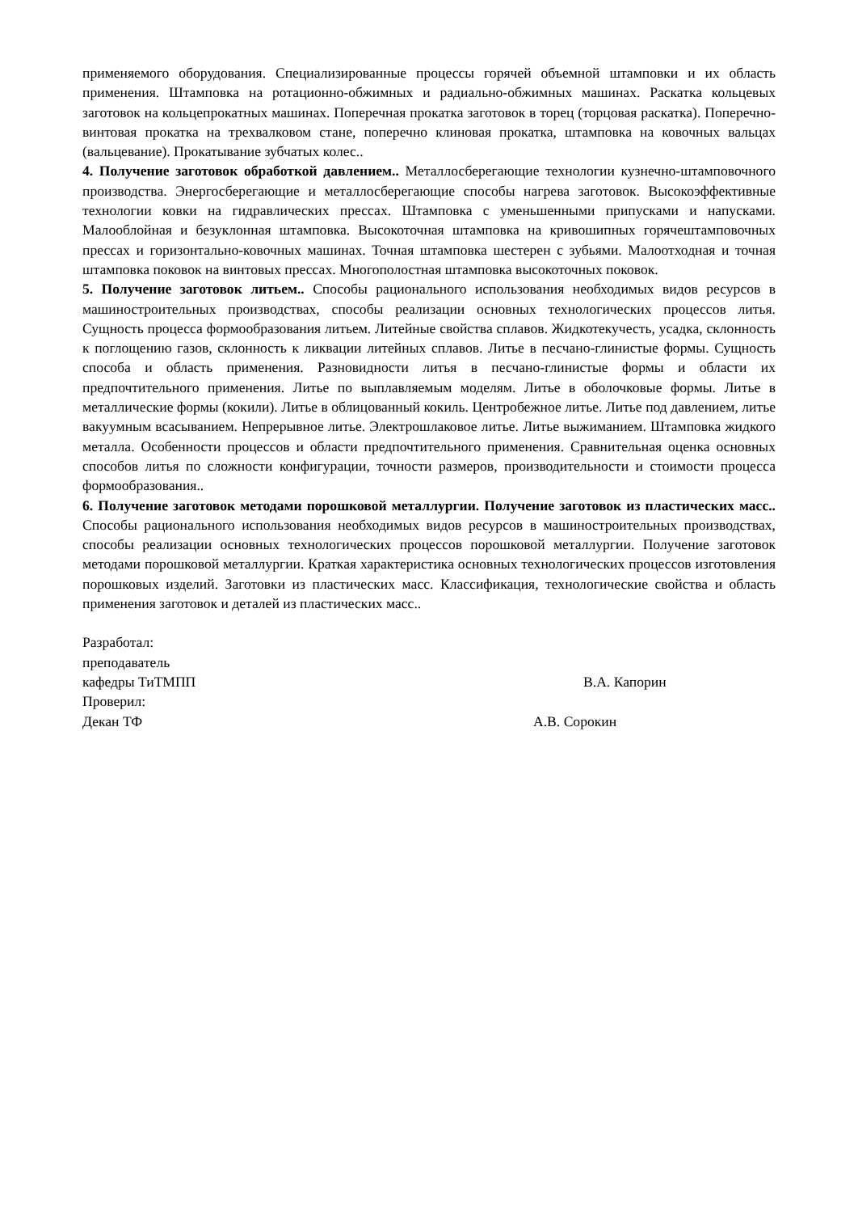применяемого оборудования. Специализированные процессы горячей объемной штамповки и их область применения. Штамповка на ротационно-обжимных и радиально-обжимных машинах. Раскатка кольцевых заготовок на кольцепрокатных машинах. Поперечная прокатка заготовок в торец (торцовая раскатка). Поперечно-винтовая прокатка на трехвалковом стане, поперечно клиновая прокатка, штамповка на ковочных вальцах (вальцевание). Прокатывание зубчатых колес..
4. Получение заготовок обработкой давлением.. Металлосберегающие технологии кузнечно-штамповочного производства. Энергосберегающие и металлосберегающие способы нагрева заготовок. Высокоэффективные технологии ковки на гидравлических прессах. Штамповка с уменьшенными припусками и напусками. Малооблойная и безуклонная штамповка. Высокоточная штамповка на кривошипных горячештамповочных прессах и горизонтально-ковочных машинах. Точная штамповка шестерен с зубьями. Малоотходная и точная штамповка поковок на винтовых прессах. Многополостная штамповка высокоточных поковок.
5. Получение заготовок литьем.. Способы рационального использования необходимых видов ресурсов в машиностроительных производствах, способы реализации основных технологических процессов литья. Сущность процесса формообразования литьем. Литейные свойства сплавов. Жидкотекучесть, усадка, склонность к поглощению газов, склонность к ликвации литейных сплавов. Литье в песчано-глинистые формы. Сущность способа и область применения. Разновидности литья в песчано-глинистые формы и области их предпочтительного применения. Литье по выплавляемым моделям. Литье в оболочковые формы. Литье в металлические формы (кокили). Литье в облицованный кокиль. Центробежное литье. Литье под давлением, литье вакуумным всасыванием. Непрерывное литье. Электрошлаковое литье. Литье выжиманием. Штамповка жидкого металла. Особенности процессов и области предпочтительного применения. Сравнительная оценка основных способов литья по сложности конфигурации, точности размеров, производительности и стоимости процесса формообразования..
6. Получение заготовок методами порошковой металлургии. Получение заготовок из пластических масс.. Способы рационального использования необходимых видов ресурсов в машиностроительных производствах, способы реализации основных технологических процессов порошковой металлургии. Получение заготовок методами порошковой металлургии. Краткая характеристика основных технологических процессов изготовления порошковых изделий. Заготовки из пластических масс. Классификация, технологические свойства и область применения заготовок и деталей из пластических масс..
Разработал:
преподаватель
кафедры ТиТМПП В.А. Капорин
Проверил:
Декан ТФ А.В. Сорокин